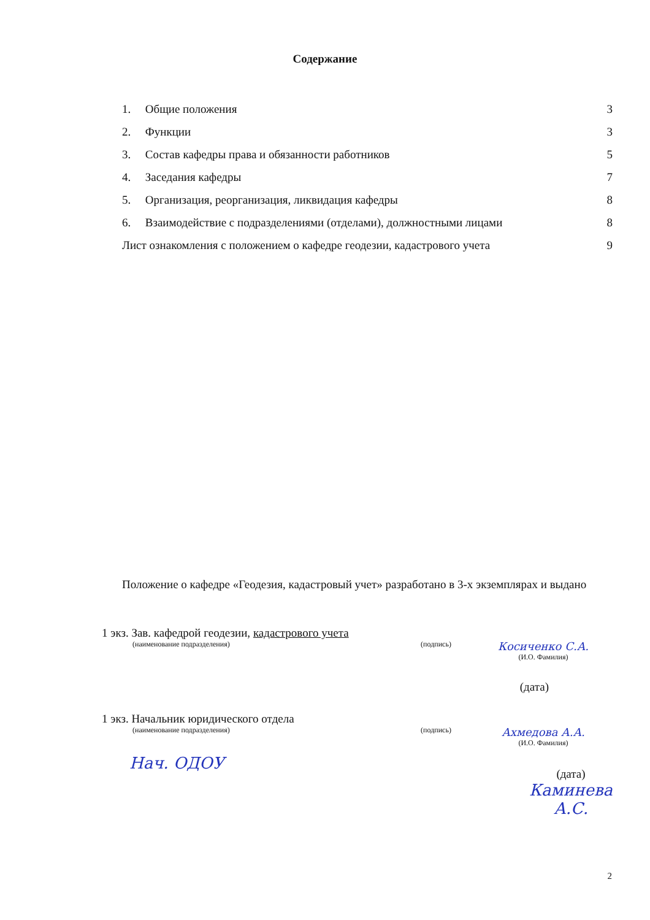Содержание
1. Общие положения 3
2. Функции 3
3. Состав кафедры права и обязанности работников 5
4. Заседания кафедры 7
5. Организация, реорганизация, ликвидация кафедры 8
6. Взаимодействие с подразделениями (отделами), должностными лицами 8
Лист ознакомления с положением о кафедре геодезии, кадастрового учета 9
Положение о кафедре «Геодезия, кадастровый учет» разработано в 3-х экземплярах и выдано
1 экз. Зав. кафедрой геодезии, кадастрового учета
(наименование подразделения)
(подпись)
Косиченко С.А.
(И.О. Фамилия)
(дата)
1 экз. Начальник юридического отдела
(наименование подразделения)
(подпись)
Ахмедова А.А.
(И.О. Фамилия)
Нач. ОДОУ
(дата)
Каминева А.С.
2